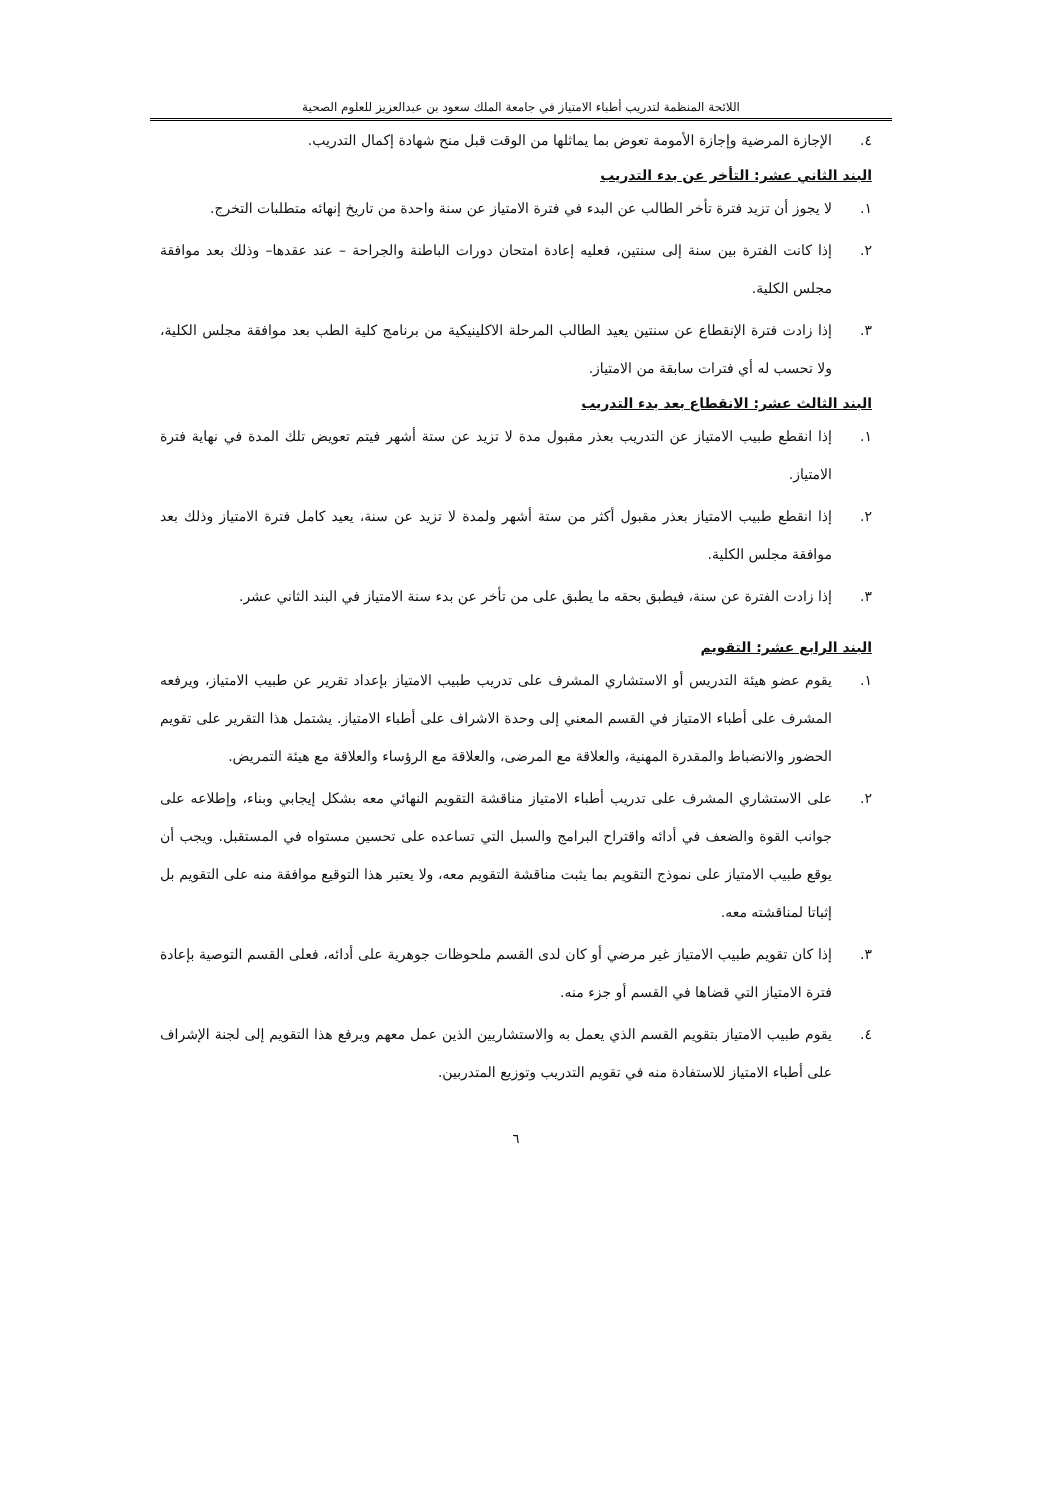اللائحة المنظمة لتدريب أطباء الامتياز في جامعة الملك سعود بن عبدالعزيز للعلوم الصحية
٤. الإجازة المرضية وإجازة الأمومة تعوض بما يماثلها من الوقت قبل منح شهادة إكمال التدريب.
البند الثاني عشر: التأخر عن بدء التدريب
١. لا يجوز أن تزيد فترة تأخر الطالب عن البدء في فترة الامتياز عن سنة واحدة من تاريخ إنهائه متطلبات التخرج.
٢. إذا كانت الفترة بين سنة إلى سنتين، فعليه إعادة امتحان دورات الباطنة والجراحة – عند عقدها– وذلك بعد موافقة مجلس الكلية.
٣. إذا زادت فترة الإنقطاع عن سنتين يعيد الطالب المرحلة الاكلينيكية من برنامج كلية الطب بعد موافقة مجلس الكلية، ولا تحسب له أي فترات سابقة من الامتياز.
البند الثالث عشر: الانقطاع بعد بدء التدريب
١. إذا انقطع طبيب الامتياز عن التدريب بعذر مقبول مدة لا تزيد عن ستة أشهر فيتم تعويض تلك المدة في نهاية فترة الامتياز.
٢. إذا انقطع طبيب الامتياز بعذر مقبول أكثر من ستة أشهر ولمدة لا تزيد عن سنة، يعيد كامل فترة الامتياز وذلك بعد موافقة مجلس الكلية.
٣. إذا زادت الفترة عن سنة، فيطبق بحقه ما يطبق على من تأخر عن بدء سنة الامتياز في البند الثاني عشر.
البند الرابع عشر: التقويم
١. يقوم عضو هيئة التدريس أو الاستشاري المشرف على تدريب طبيب الامتياز بإعداد تقرير عن طبيب الامتياز، ويرفعه المشرف على أطباء الامتياز في القسم المعني إلى وحدة الاشراف على أطباء الامتياز. يشتمل هذا التقرير على تقويم الحضور والانضباط والمقدرة المهنية، والعلاقة مع المرضى، والعلاقة مع الرؤساء والعلاقة مع هيئة التمريض.
٢. على الاستشاري المشرف على تدريب أطباء الامتياز مناقشة التقويم النهائي معه بشكل إيجابي وبناء، وإطلاعه على جوانب القوة والضعف في أدائه واقتراح البرامج والسبل التي تساعده على تحسين مستواه في المستقبل. ويجب أن يوقع طبيب الامتياز على نموذج التقويم بما يثبت مناقشة التقويم معه، ولا يعتبر هذا التوقيع موافقة منه على التقويم بل إثباتا لمناقشته معه.
٣. إذا كان تقويم طبيب الامتياز غير مرضي أو كان لدى القسم ملحوظات جوهرية على أدائه، فعلى القسم التوصية بإعادة فترة الامتياز التي قضاها في القسم أو جزء منه.
٤. يقوم طبيب الامتياز بتقويم القسم الذي يعمل به والاستشاريين الذين عمل معهم ويرفع هذا التقويم إلى لجنة الإشراف على أطباء الامتياز للاستفادة منه في تقويم التدريب وتوزيع المتدربين.
٦